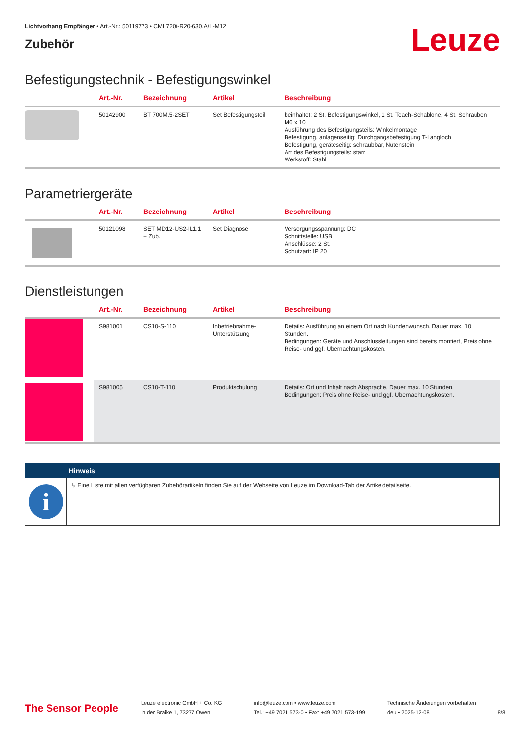Lichtvorhang Empfänger • Art.-Nr.: 50119773 • CML720i-R20-630.A/L-M12
Zubehör
Leuze
Befestigungstechnik - Befestigungswinkel
| | Art.-Nr. | Bezeichnung | Artikel | Beschreibung |
| --- | --- | --- | --- | --- |
| | 50142900 | BT 700M.5-2SET | Set Befestigungsteil | beinhaltet: 2 St. Befestigungswinkel, 1 St. Teach-Schablone, 4 St. Schrauben M6 x 10 Ausführung des Befestigungsteils: Winkelmontage Befestigung, anlagenseitig: Durchgangsbefestigung T-Langloch Befestigung, geräteseitig: schraubbar, Nutenstein Art des Befestigungsteils: starr Werkstoff: Stahl |
Parametriergeräte
| | Art.-Nr. | Bezeichnung | Artikel | Beschreibung |
| --- | --- | --- | --- | --- |
| | 50121098 | SET MD12-US2-IL1.1 + Zub. | Set Diagnose | Versorgungsspannung: DC Schnittstelle: USB Anschlüsse: 2 St. Schutzart: IP 20 |
Dienstleistungen
| | Art.-Nr. | Bezeichnung | Artikel | Beschreibung |
| --- | --- | --- | --- | --- |
| | S981001 | CS10-S-110 | Inbetriebnahme-Unterstützung | Details: Ausführung an einem Ort nach Kundenwunsch, Dauer max. 10 Stunden. Bedingungen: Geräte und Anschlussleitungen sind bereits montiert, Preis ohne Reise- und ggf. Übernachtungskosten. |
| | S981005 | CS10-T-110 | Produktschulung | Details: Ort und Inhalt nach Absprache, Dauer max. 10 Stunden. Bedingungen: Preis ohne Reise- und ggf. Übernachtungskosten. |
Hinweis
i
↳ Eine Liste mit allen verfügbaren Zubehörartikeln finden Sie auf der Webseite von Leuze im Download-Tab der Artikeldetailseite.
The Sensor People
Leuze electronic GmbH + Co. KG
In der Braike 1, 73277 Owen
info@leuze.com • www.leuze.com
Tel.: +49 7021 573-0 • Fax: +49 7021 573-199
Technische Änderungen vorbehalten
deu • 2025-12-08
8/8